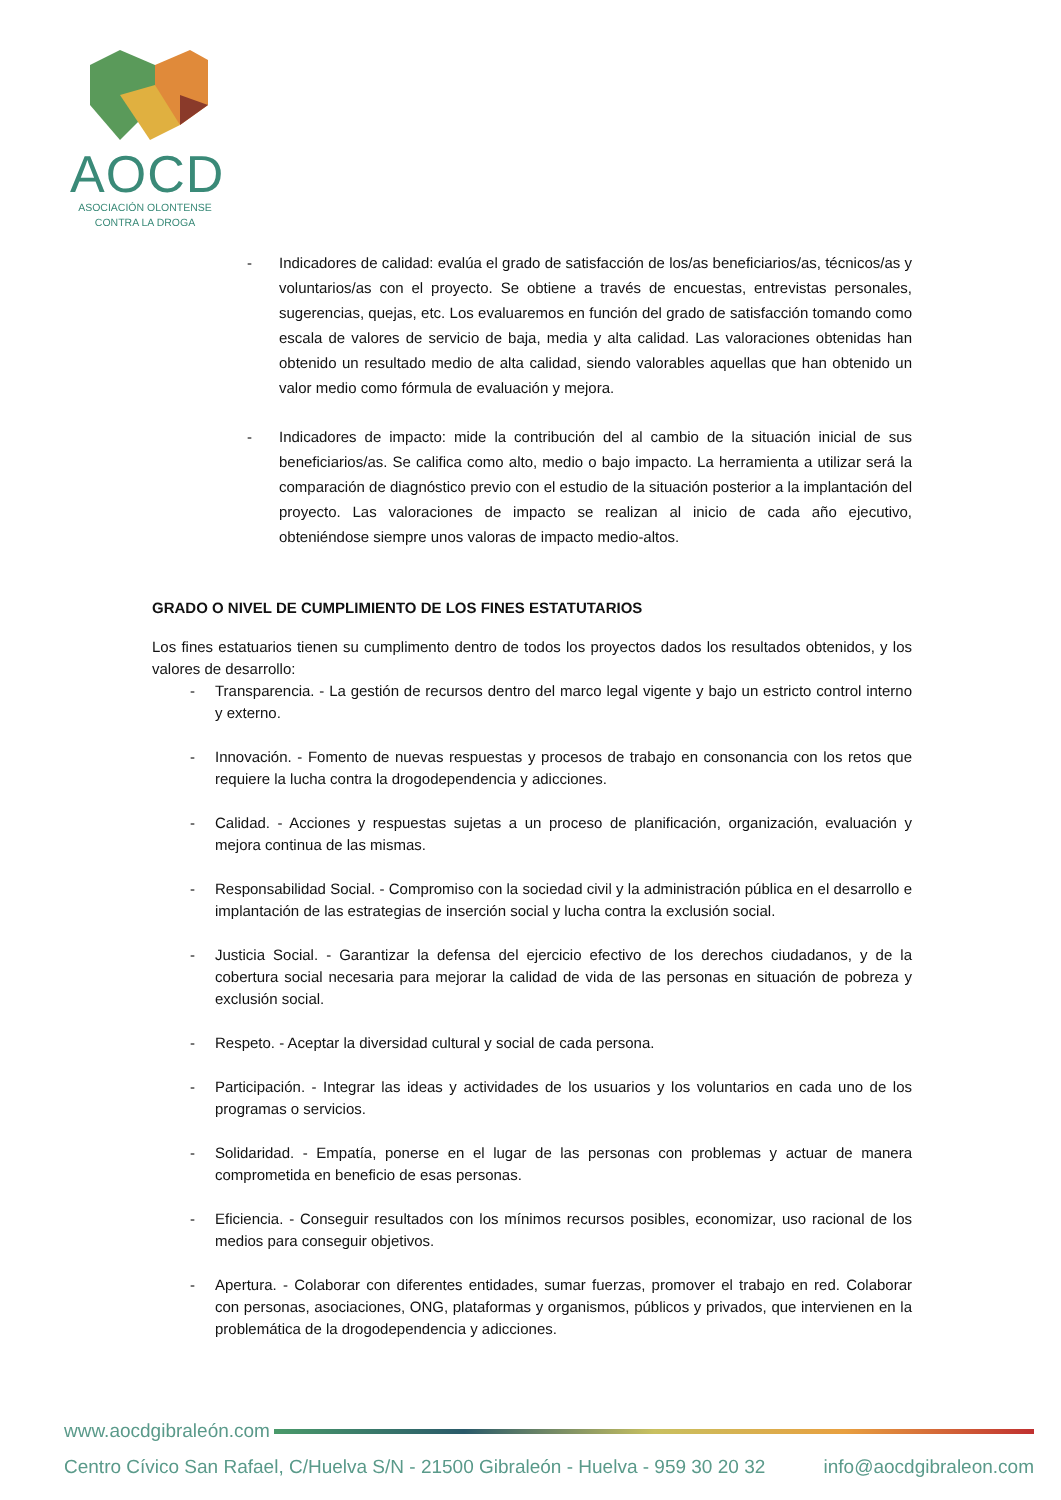AOCD
ASOCIACIÓN OLONTENSE
CONTRA LA DROGA
- Indicadores de calidad: evalúa el grado de satisfacción de los/as beneficiarios/as, técnicos/as y voluntarios/as con el proyecto. Se obtiene a través de encuestas, entrevistas personales, sugerencias, quejas, etc. Los evaluaremos en función del grado de satisfacción tomando como escala de valores de servicio de baja, media y alta calidad. Las valoraciones obtenidas han obtenido un resultado medio de alta calidad, siendo valorables aquellas que han obtenido un valor medio como fórmula de evaluación y mejora.
- Indicadores de impacto: mide la contribución del al cambio de la situación inicial de sus beneficiarios/as. Se califica como alto, medio o bajo impacto. La herramienta a utilizar será la comparación de diagnóstico previo con el estudio de la situación posterior a la implantación del proyecto. Las valoraciones de impacto se realizan al inicio de cada año ejecutivo, obteniéndose siempre unos valoras de impacto medio-altos.
GRADO O NIVEL DE CUMPLIMIENTO DE LOS FINES ESTATUTARIOS
Los fines estatuarios tienen su cumplimento dentro de todos los proyectos dados los resultados obtenidos, y los valores de desarrollo:
- Transparencia. - La gestión de recursos dentro del marco legal vigente y bajo un estricto control interno y externo.
- Innovación. - Fomento de nuevas respuestas y procesos de trabajo en consonancia con los retos que requiere la lucha contra la drogodependencia y adicciones.
- Calidad. - Acciones y respuestas sujetas a un proceso de planificación, organización, evaluación y mejora continua de las mismas.
- Responsabilidad Social. - Compromiso con la sociedad civil y la administración pública en el desarrollo e implantación de las estrategias de inserción social y lucha contra la exclusión social.
- Justicia Social. - Garantizar la defensa del ejercicio efectivo de los derechos ciudadanos, y de la cobertura social necesaria para mejorar la calidad de vida de las personas en situación de pobreza y exclusión social.
- Respeto. - Aceptar la diversidad cultural y social de cada persona.
- Participación. - Integrar las ideas y actividades de los usuarios y los voluntarios en cada uno de los programas o servicios.
- Solidaridad. - Empatía, ponerse en el lugar de las personas con problemas y actuar de manera comprometida en beneficio de esas personas.
- Eficiencia. - Conseguir resultados con los mínimos recursos posibles, economizar, uso racional de los medios para conseguir objetivos.
- Apertura. - Colaborar con diferentes entidades, sumar fuerzas, promover el trabajo en red. Colaborar con personas, asociaciones, ONG, plataformas y organismos, públicos y privados, que intervienen en la problemática de la drogodependencia y adicciones.
www.aocdgibraleón.com
Centro Cívico San Rafael, C/Huelva S/N - 21500 Gibraleón - Huelva - 959 30 20 32 info@aocdgibraleon.com